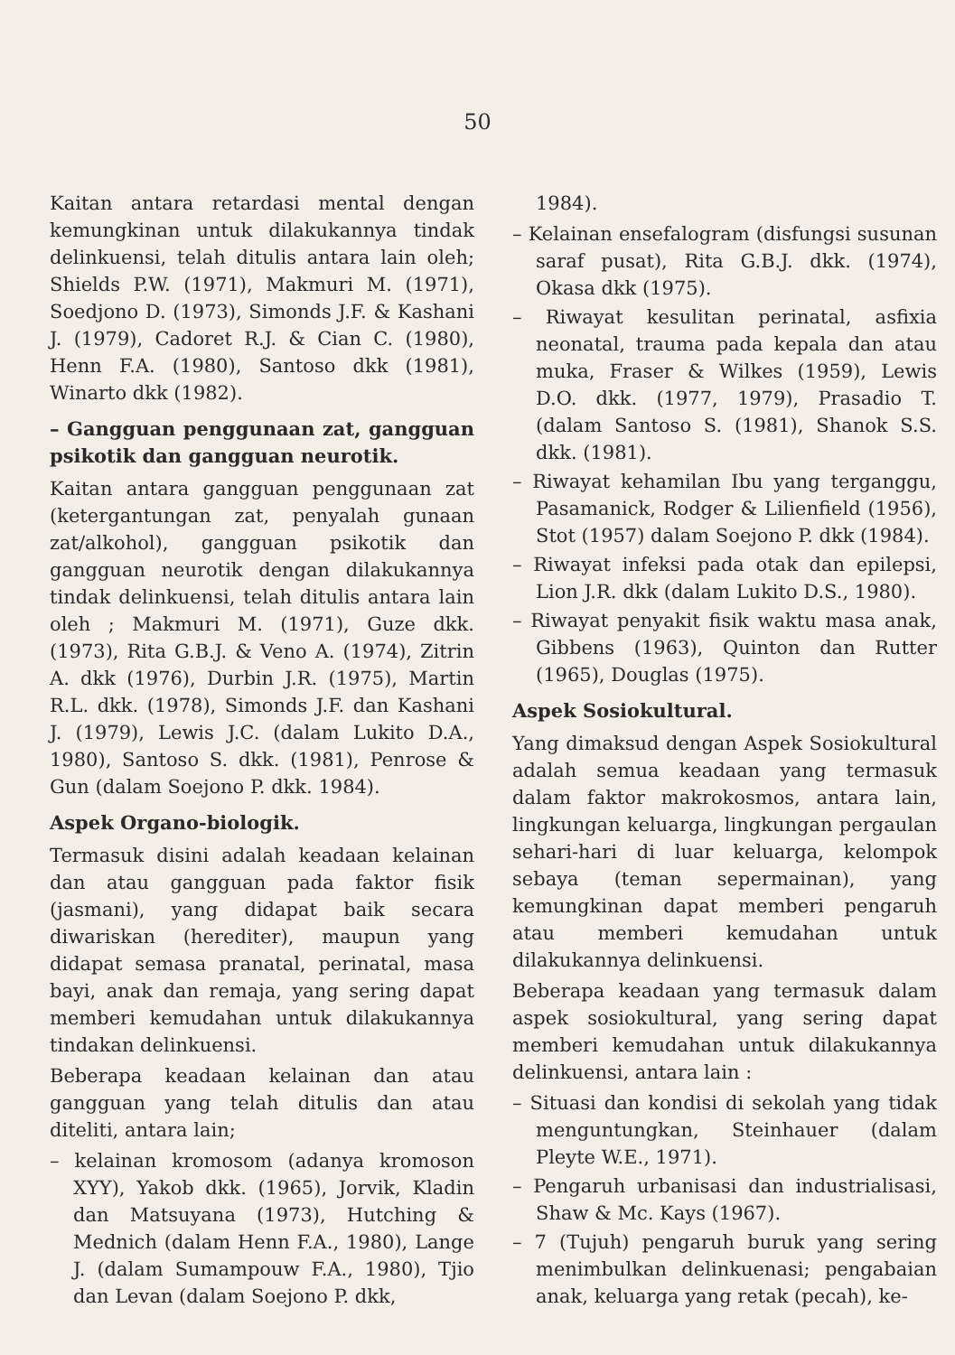50
Kaitan antara retardasi mental dengan kemungkinan untuk dilakukannya tindak delinkuensi, telah ditulis antara lain oleh; Shields P.W. (1971), Makmuri M. (1971), Soedjono D. (1973), Simonds J.F. & Kashani J. (1979), Cadoret R.J. & Cian C. (1980), Henn F.A. (1980), Santoso dkk (1981), Winarto dkk (1982).
– Gangguan penggunaan zat, gangguan psikotik dan gangguan neurotik.
Kaitan antara gangguan penggunaan zat (ketergantungan zat, penyalah gunaan zat/alkohol), gangguan psikotik dan gangguan neurotik dengan dilakukannya tindak delinkuensi, telah ditulis antara lain oleh ; Makmuri M. (1971), Guze dkk. (1973), Rita G.B.J. & Veno A. (1974), Zitrin A. dkk (1976), Durbin J.R. (1975), Martin R.L. dkk. (1978), Simonds J.F. dan Kashani J. (1979), Lewis J.C. (dalam Lukito D.A., 1980), Santoso S. dkk. (1981), Penrose & Gun (dalam Soejono P. dkk. 1984).
Aspek Organo-biologik.
Termasuk disini adalah keadaan kelainan dan atau gangguan pada faktor fisik (jasmani), yang didapat baik secara diwariskan (herediter), maupun yang didapat semasa pranatal, perinatal, masa bayi, anak dan remaja, yang sering dapat memberi kemudahan untuk dilakukannya tindakan delinkuensi.
Beberapa keadaan kelainan dan atau gangguan yang telah ditulis dan atau diteliti, antara lain;
– kelainan kromosom (adanya kromoson XYY), Yakob dkk. (1965), Jorvik, Kladin dan Matsuyana (1973), Hutching & Mednich (dalam Henn F.A., 1980), Lange J. (dalam Sumampouw F.A., 1980), Tjio dan Levan (dalam Soejono P. dkk,
1984).
– Kelainan ensefalogram (disfungsi susunan saraf pusat), Rita G.B.J. dkk. (1974), Okasa dkk (1975).
– Riwayat kesulitan perinatal, asfixia neonatal, trauma pada kepala dan atau muka, Fraser & Wilkes (1959), Lewis D.O. dkk. (1977, 1979), Prasadio T. (dalam Santoso S. (1981), Shanok S.S. dkk. (1981).
– Riwayat kehamilan Ibu yang terganggu, Pasamanick, Rodger & Lilienfield (1956), Stot (1957) dalam Soejono P. dkk (1984).
– Riwayat infeksi pada otak dan epilepsi, Lion J.R. dkk (dalam Lukito D.S., 1980).
– Riwayat penyakit fisik waktu masa anak, Gibbens (1963), Quinton dan Rutter (1965), Douglas (1975).
Aspek Sosiokultural.
Yang dimaksud dengan Aspek Sosiokultural adalah semua keadaan yang termasuk dalam faktor makrokosmos, antara lain, lingkungan keluarga, lingkungan pergaulan sehari-hari di luar keluarga, kelompok sebaya (teman sepermainan), yang kemungkinan dapat memberi pengaruh atau memberi kemudahan untuk dilakukannya delinkuensi.
Beberapa keadaan yang termasuk dalam aspek sosiokultural, yang sering dapat memberi kemudahan untuk dilakukannya delinkuensi, antara lain :
– Situasi dan kondisi di sekolah yang tidak menguntungkan, Steinhauer (dalam Pleyte W.E., 1971).
– Pengaruh urbanisasi dan industrialisasi, Shaw & Mc. Kays (1967).
– 7 (Tujuh) pengaruh buruk yang sering menimbulkan delinkuenasi; pengabaian anak, keluarga yang retak (pecah), ke-